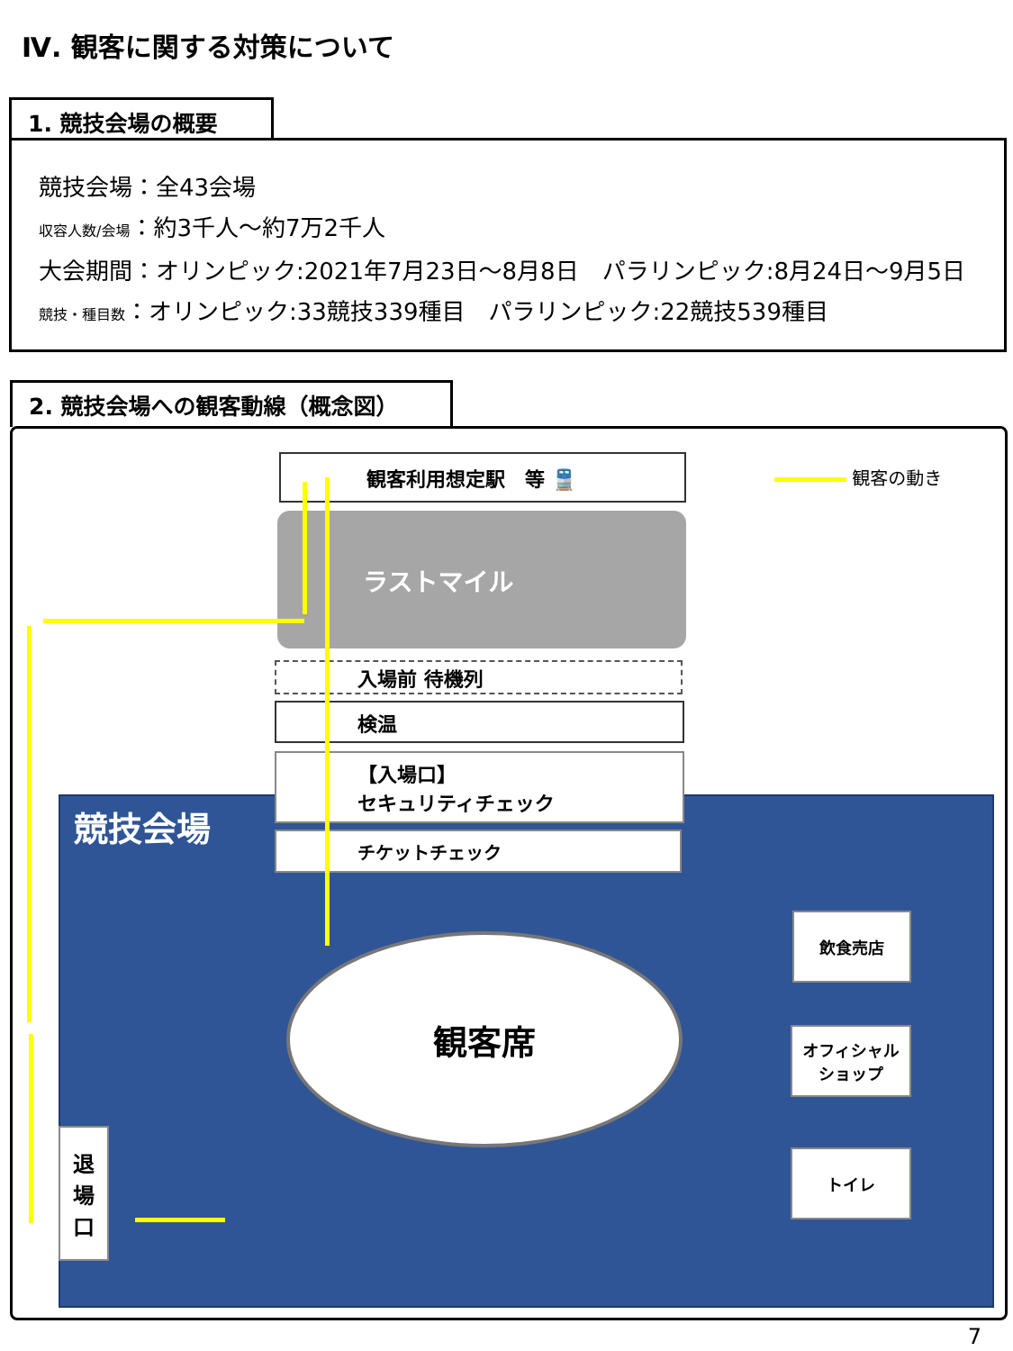Ⅳ. 観客に関する対策について
1. 競技会場の概要
競技会場：全43会場
収容人数/会場：約3千人～約7万2千人
大会期間：オリンピック:2021年7月23日～8月8日　パラリンピック:8月24日～9月5日
競技・種目数：オリンピック:33競技339種目　パラリンピック:22競技539種目
2. 競技会場への観客動線（概念図）
競技会場
観客利用想定駅　等 🚆 観客の動き
ラストマイル
入場前 待機列
検温
【入場口】
セキュリティチェック
チケットチェック
観客席
飲食売店
オフィシャル
ショップ
トイレ
退
場
口
7